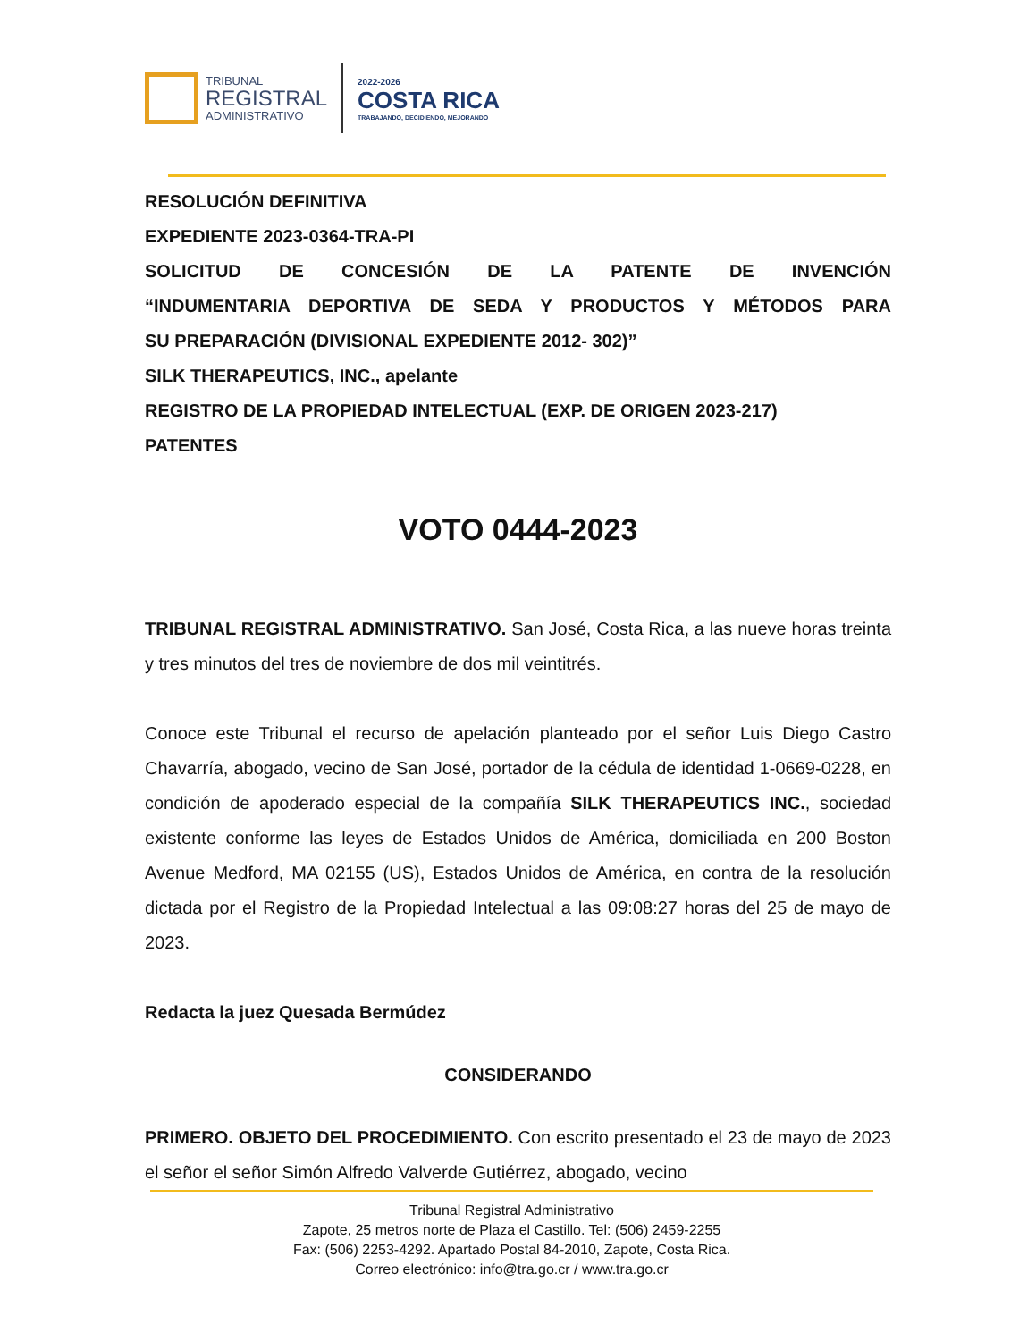TRIBUNAL
REGISTRAL
ADMINISTRATIVO
2022-2026
COSTA RICA
TRABAJANDO, DECIDIENDO, MEJORANDO
RESOLUCIÓN DEFINITIVA
EXPEDIENTE 2023-0364-TRA-PI
SOLICITUD DE CONCESIÓN DE LA PATENTE DE INVENCIÓN
“INDUMENTARIA DEPORTIVA DE SEDA Y PRODUCTOS Y MÉTODOS PARA
SU PREPARACIÓN (DIVISIONAL EXPEDIENTE 2012- 302)”
SILK THERAPEUTICS, INC., apelante
REGISTRO DE LA PROPIEDAD INTELECTUAL (EXP. DE ORIGEN 2023-217)
PATENTES
VOTO 0444-2023
TRIBUNAL REGISTRAL ADMINISTRATIVO. San José, Costa Rica, a las nueve horas treinta y tres minutos del tres de noviembre de dos mil veintitrés.
Conoce este Tribunal el recurso de apelación planteado por el señor Luis Diego Castro Chavarría, abogado, vecino de San José, portador de la cédula de identidad 1-0669-0228, en condición de apoderado especial de la compañía SILK THERAPEUTICS INC., sociedad existente conforme las leyes de Estados Unidos de América, domiciliada en 200 Boston Avenue Medford, MA 02155 (US), Estados Unidos de América, en contra de la resolución dictada por el Registro de la Propiedad Intelectual a las 09:08:27 horas del 25 de mayo de 2023.
Redacta la juez Quesada Bermúdez
CONSIDERANDO
PRIMERO. OBJETO DEL PROCEDIMIENTO. Con escrito presentado el 23 de mayo de 2023 el señor el señor Simón Alfredo Valverde Gutiérrez, abogado, vecino
Tribunal Registral Administrativo
Zapote, 25 metros norte de Plaza el Castillo. Tel: (506) 2459-2255
Fax: (506) 2253-4292. Apartado Postal 84-2010, Zapote, Costa Rica.
Correo electrónico: info@tra.go.cr / www.tra.go.cr